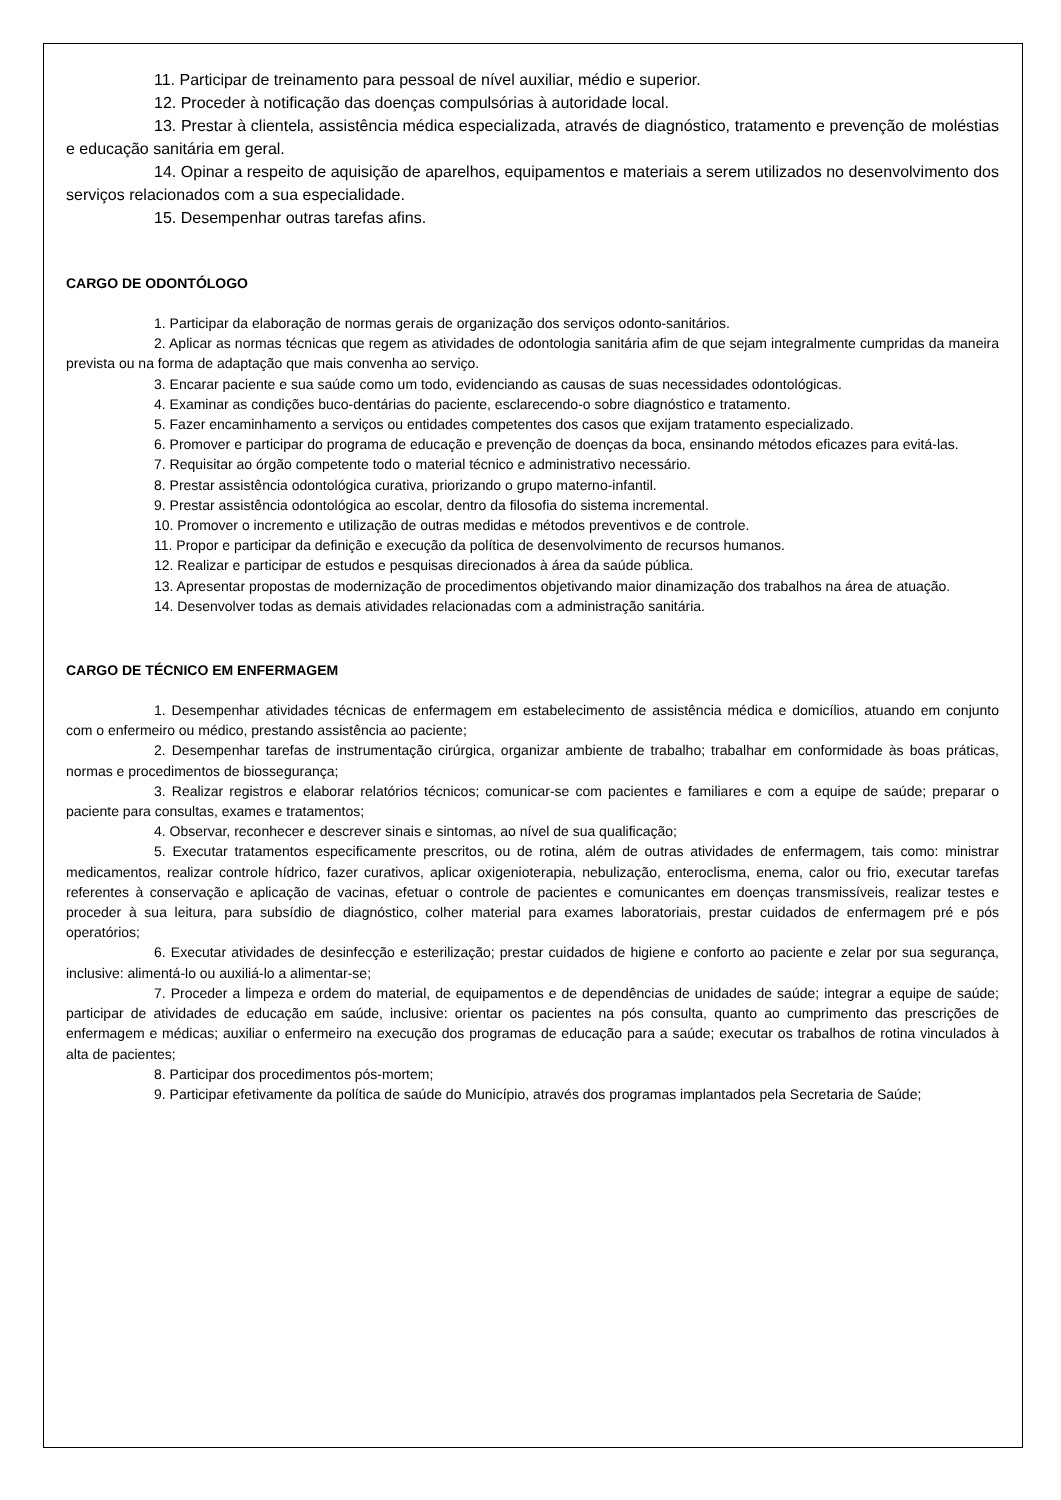11. Participar de treinamento para pessoal de nível auxiliar, médio e superior.
12. Proceder à notificação das doenças compulsórias à autoridade local.
13. Prestar à clientela, assistência médica especializada, através de diagnóstico, tratamento e prevenção de moléstias e educação sanitária em geral.
14. Opinar a respeito de aquisição de aparelhos, equipamentos e materiais a serem utilizados no desenvolvimento dos serviços relacionados com a sua especialidade.
15. Desempenhar outras tarefas afins.
CARGO DE ODONTÓLOGO
1. Participar da elaboração de normas gerais de organização dos serviços odonto-sanitários.
2. Aplicar as normas técnicas que regem as atividades de odontologia sanitária afim de que sejam integralmente cumpridas da maneira prevista ou na forma de adaptação que mais convenha ao serviço.
3. Encarar paciente e sua saúde como um todo, evidenciando as causas de suas necessidades odontológicas.
4. Examinar as condições buco-dentárias do paciente, esclarecendo-o sobre diagnóstico e tratamento.
5. Fazer encaminhamento a serviços ou entidades competentes dos casos que exijam tratamento especializado.
6. Promover e participar do programa de educação e prevenção de doenças da boca, ensinando métodos eficazes para evitá-las.
7. Requisitar ao órgão competente todo o material técnico e administrativo necessário.
8. Prestar assistência odontológica curativa, priorizando o grupo materno-infantil.
9. Prestar assistência odontológica ao escolar, dentro da filosofia do sistema incremental.
10. Promover o incremento e utilização de outras medidas e métodos preventivos e de controle.
11. Propor e participar da definição e execução da política de desenvolvimento de recursos humanos.
12. Realizar e participar de estudos e pesquisas direcionados à área da saúde pública.
13. Apresentar propostas de modernização de procedimentos objetivando maior dinamização dos trabalhos na área de atuação.
14. Desenvolver todas as demais atividades relacionadas com a administração sanitária.
CARGO DE TÉCNICO EM ENFERMAGEM
1. Desempenhar atividades técnicas de enfermagem em estabelecimento de assistência médica e domicílios, atuando em conjunto com o enfermeiro ou médico, prestando assistência ao paciente;
2. Desempenhar tarefas de instrumentação cirúrgica, organizar ambiente de trabalho; trabalhar em conformidade às boas práticas, normas e procedimentos de biossegurança;
3. Realizar registros e elaborar relatórios técnicos; comunicar-se com pacientes e familiares e com a equipe de saúde; preparar o paciente para consultas, exames e tratamentos;
4. Observar, reconhecer e descrever sinais e sintomas, ao nível de sua qualificação;
5. Executar tratamentos especificamente prescritos, ou de rotina, além de outras atividades de enfermagem, tais como: ministrar medicamentos, realizar controle hídrico, fazer curativos, aplicar oxigenioterapia, nebulização, enteroclisma, enema, calor ou frio, executar tarefas referentes à conservação e aplicação de vacinas, efetuar o controle de pacientes e comunicantes em doenças transmissíveis, realizar testes e proceder à sua leitura, para subsídio de diagnóstico, colher material para exames laboratoriais, prestar cuidados de enfermagem pré e pós operatórios;
6. Executar atividades de desinfecção e esterilização; prestar cuidados de higiene e conforto ao paciente e zelar por sua segurança, inclusive: alimentá-lo ou auxiliá-lo a alimentar-se;
7. Proceder a limpeza e ordem do material, de equipamentos e de dependências de unidades de saúde; integrar a equipe de saúde; participar de atividades de educação em saúde, inclusive: orientar os pacientes na pós consulta, quanto ao cumprimento das prescrições de enfermagem e médicas; auxiliar o enfermeiro na execução dos programas de educação para a saúde; executar os trabalhos de rotina vinculados à alta de pacientes;
8. Participar dos procedimentos pós-mortem;
9. Participar efetivamente da política de saúde do Município, através dos programas implantados pela Secretaria de Saúde;